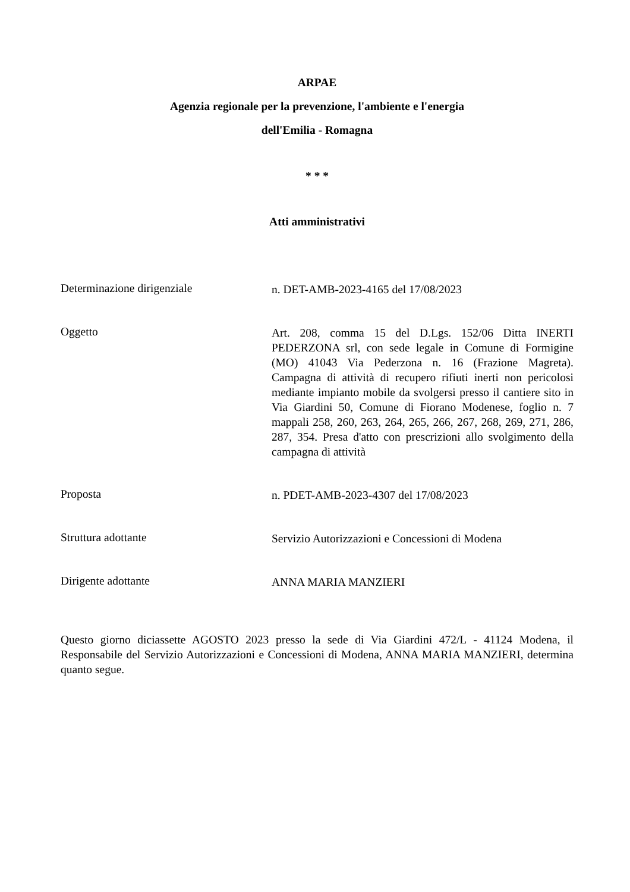ARPAE
Agenzia regionale per la prevenzione, l'ambiente e l'energia
dell'Emilia - Romagna
* * *
Atti amministrativi
Determinazione dirigenziale
n. DET-AMB-2023-4165 del 17/08/2023
Oggetto
Art. 208, comma 15 del D.Lgs. 152/06 Ditta INERTI PEDERZONA srl, con sede legale in Comune di Formigine (MO) 41043 Via Pederzona n. 16 (Frazione Magreta). Campagna di attività di recupero rifiuti inerti non pericolosi mediante impianto mobile da svolgersi presso il cantiere sito in Via Giardini 50, Comune di Fiorano Modenese, foglio n. 7 mappali 258, 260, 263, 264, 265, 266, 267, 268, 269, 271, 286, 287, 354. Presa d'atto con prescrizioni allo svolgimento della campagna di attività
Proposta
n. PDET-AMB-2023-4307 del 17/08/2023
Struttura adottante
Servizio Autorizzazioni e Concessioni di Modena
Dirigente adottante
ANNA MARIA MANZIERI
Questo giorno diciassette AGOSTO 2023 presso la sede di Via Giardini 472/L - 41124 Modena, il Responsabile del Servizio Autorizzazioni e Concessioni di Modena, ANNA MARIA MANZIERI, determina quanto segue.